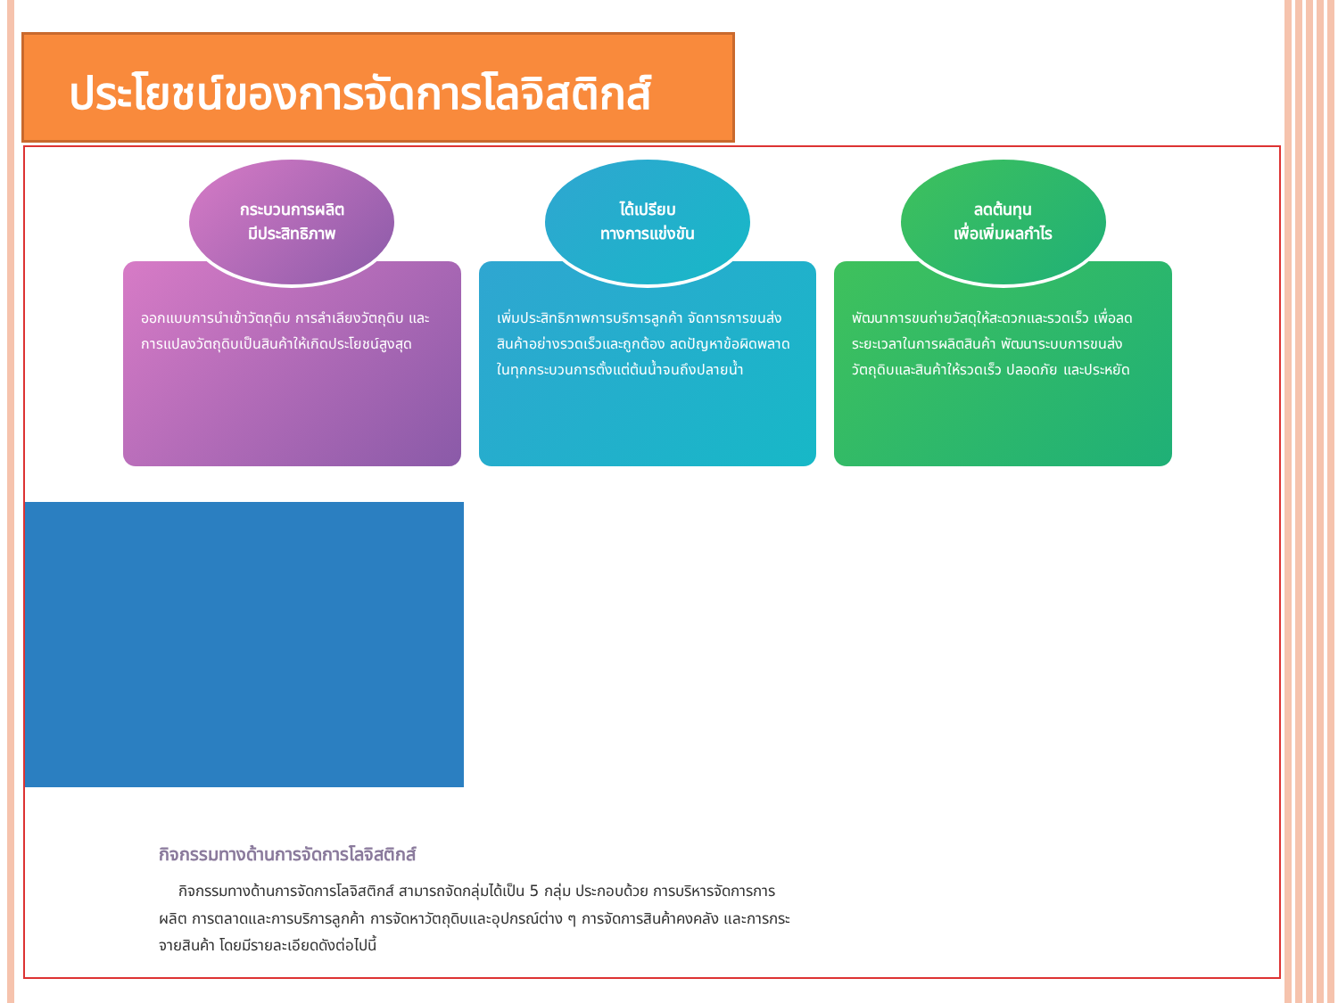ประโยชน์ของการจัดการโลจิสติกส์
กระบวนการผลิต
มีประสิทธิภาพ
ออกแบบการนำเข้าวัตถุดิบ การลำเลียงวัตถุดิบ และการแปลงวัตถุดิบเป็นสินค้าให้เกิดประโยชน์สูงสุด
ได้เปรียบ
ทางการแข่งขัน
เพิ่มประสิทธิภาพการบริการลูกค้า จัดการการขนส่งสินค้าอย่างรวดเร็วและถูกต้อง ลดปัญหาข้อผิดพลาดในทุกกระบวนการตั้งแต่ต้นน้ำจนถึงปลายน้ำ
ลดต้นทุน
เพื่อเพิ่มผลกำไร
พัฒนาการขนถ่ายวัสดุให้สะดวกและรวดเร็ว เพื่อลดระยะเวลาในการผลิตสินค้า พัฒนาระบบการขนส่งวัตถุดิบและสินค้าให้รวดเร็ว ปลอดภัย และประหยัด
กิจกรรมทางด้านการจัดการโลจิสติกส์
กิจกรรมทางด้านการจัดการโลจิสติกส์ สามารถจัดกลุ่มได้เป็น 5 กลุ่ม ประกอบด้วย การบริหารจัดการการผลิต การตลาดและการบริการลูกค้า การจัดหาวัตถุดิบและอุปกรณ์ต่าง ๆ การจัดการสินค้าคงคลัง และการกระจายสินค้า โดยมีรายละเอียดดังต่อไปนี้